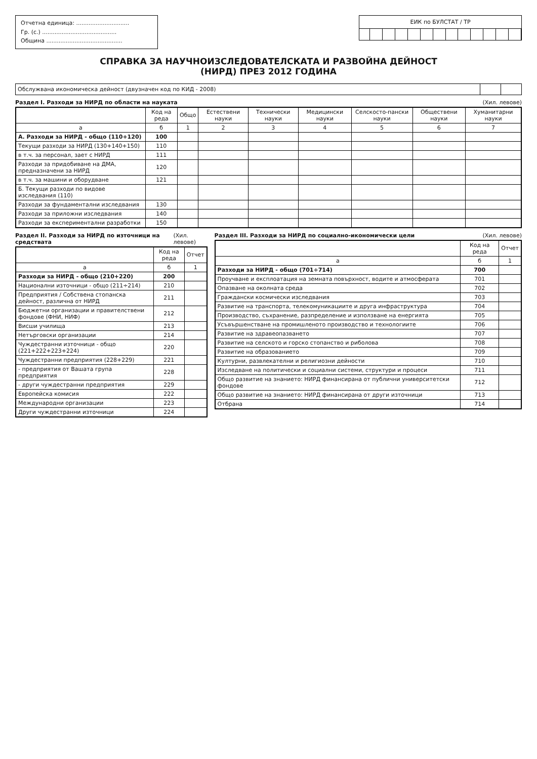Отчетна единица: ..............................
Гр. (с.) ..........................................
Община ...........................................
ЕИК по БУЛСТАТ / ТР
СПРАВКА ЗА НАУЧНОИЗСЛЕДОВАТЕЛСКАТА И РАЗВОЙНА ДЕЙНОСТ
(НИРД) ПРЕЗ 2012 ГОДИНА
Обслужвана икономическа дейност (двузначен код по КИД - 2008)
Раздел I. Разходи за НИРД по области на науката (Хил. левове)
| | Код на реда | Общо | Естествени науки | Технически науки | Медицински науки | Селскосто-пански науки | Обществени науки | Хуманитарни науки |
| --- | --- | --- | --- | --- | --- | --- | --- | --- |
| а | б | 1 | 2 | 3 | 4 | 5 | 6 | 7 |
| А. Разходи за НИРД - общо (110+120) | 100 | | | | | | | |
| Текущи разходи за НИРД (130+140+150) | 110 | | | | | | | |
| в т.ч. за персонал, зает с НИРД | 111 | | | | | | | |
| Разходи за придобиване на ДМА, предназначени за НИРД | 120 | | | | | | | |
| в т.ч. за машини и оборудване | 121 | | | | | | | |
| Б. Текущи разходи по видове изследвания (110) | | | | | | | | |
| Разходи за фундаментални изследвания | 130 | | | | | | | |
| Разходи за приложни изследвания | 140 | | | | | | | |
| Разходи за експериментални разработки | 150 | | | | | | | |
Раздел II. Разходи за НИРД по източници на средствата (Хил. левове)
| | Код на реда | Отчет |
| --- | --- | --- |
| а | б | 1 |
| Разходи за НИРД - общо (210+220) | 200 | |
| Национални източници - общо (211÷214) | 210 | |
| Предприятия / Собствена стопанска дейност, различна от НИРД | 211 | |
| Бюджетни организации и правителствени фондове (ФНИ, НИФ) | 212 | |
| Висши училища | 213 | |
| Нетърговски организации | 214 | |
| Чуждестранни източници - общо (221+222+223+224) | 220 | |
| Чуждестранни предприятия (228+229) | 221 | |
| - предприятия от Вашата група предприятия | 228 | |
| - други чуждестранни предприятия | 229 | |
| Европейска комисия | 222 | |
| Международни организации | 223 | |
| Други чуждестранни източници | 224 | |
Раздел III. Разходи за НИРД по социално-икономически цели (Хил. левове)
| | Код на реда | Отчет |
| --- | --- | --- |
| а | б | 1 |
| Разходи за НИРД - общо (701÷714) | 700 | |
| Проучване и експлоатация на земната повърхност, водите и атмосферата | 701 | |
| Опазване на околната среда | 702 | |
| Граждански космически изследвания | 703 | |
| Развитие на транспорта, телекомуникациите и друга инфраструктура | 704 | |
| Производство, съхранение, разпределение и използване на енергията | 705 | |
| Усъвършенстване на промишленото производство и технологиите | 706 | |
| Развитие на здравеопазването | 707 | |
| Развитие на селското и горско стопанство и риболова | 708 | |
| Развитие на образованието | 709 | |
| Културни, развлекателни и религиозни дейности | 710 | |
| Изследване на политически и социални системи, структури и процеси | 711 | |
| Общо развитие на знанието: НИРД финансирана от публични университетски фондове | 712 | |
| Общо развитие на знанието: НИРД финансирана от други източници | 713 | |
| Отбрана | 714 | |